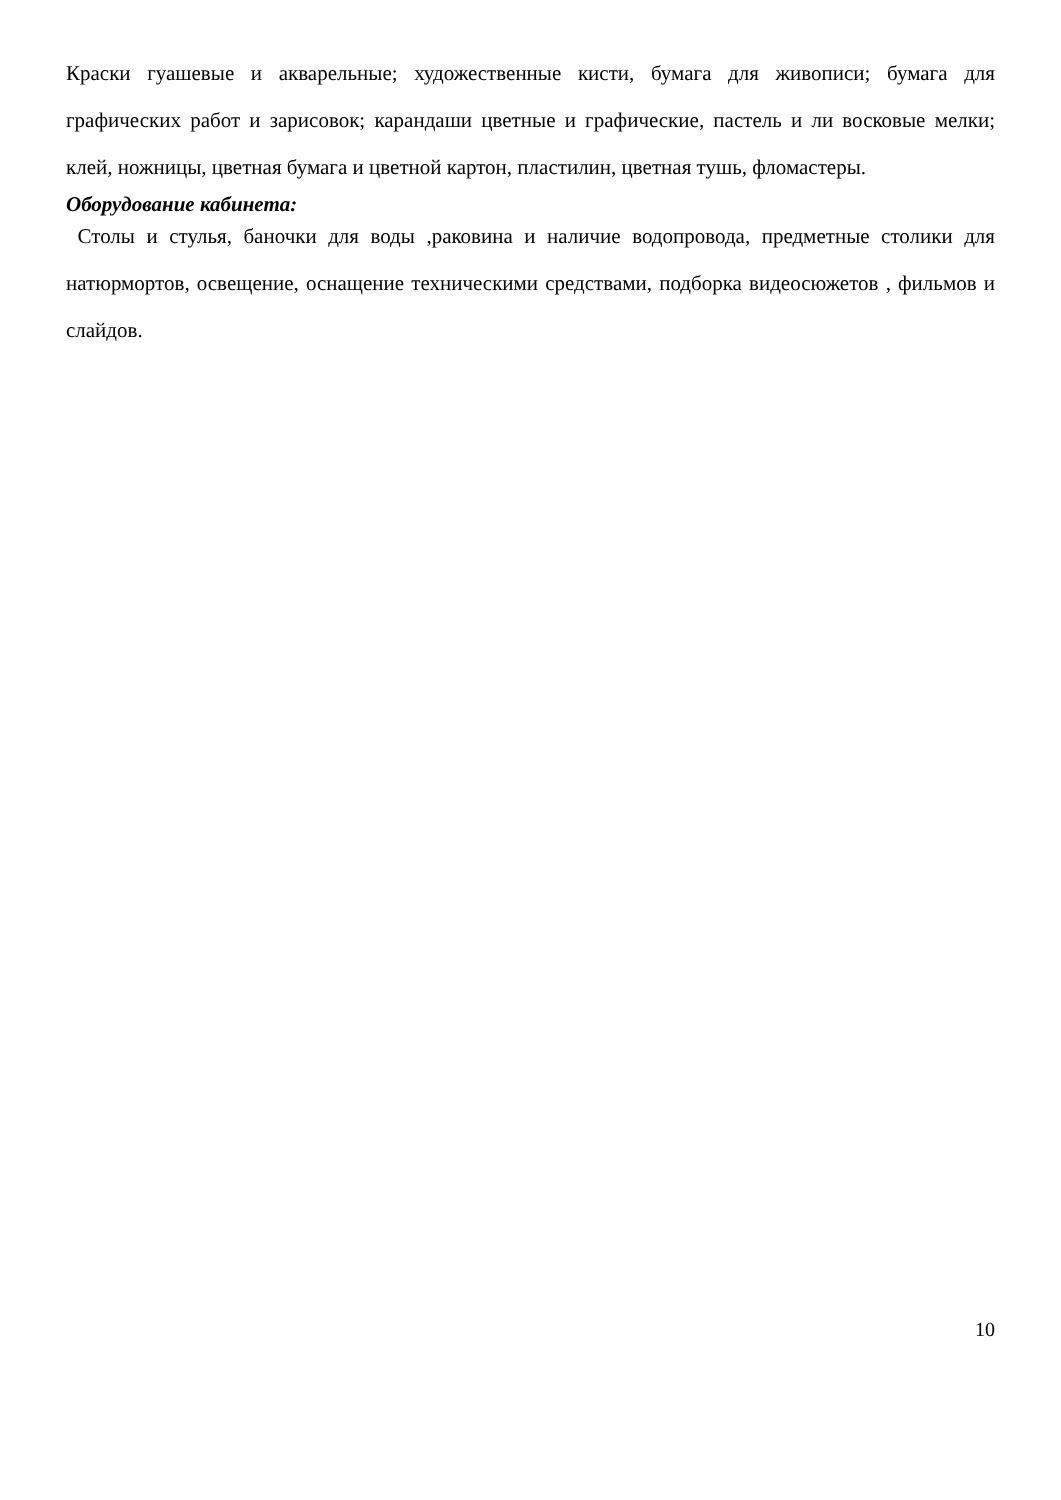Краски гуашевые и акварельные; художественные кисти, бумага для живописи; бумага для графических работ и зарисовок; карандаши цветные и графические, пастель и ли восковые мелки; клей, ножницы, цветная бумага и цветной картон, пластилин, цветная тушь, фломастеры.
Оборудование кабинета:
Столы и стулья, баночки для воды ,раковина и наличие водопровода, предметные столики для натюрмортов, освещение, оснащение техническими средствами, подборка видеосюжетов , фильмов и слайдов.
10